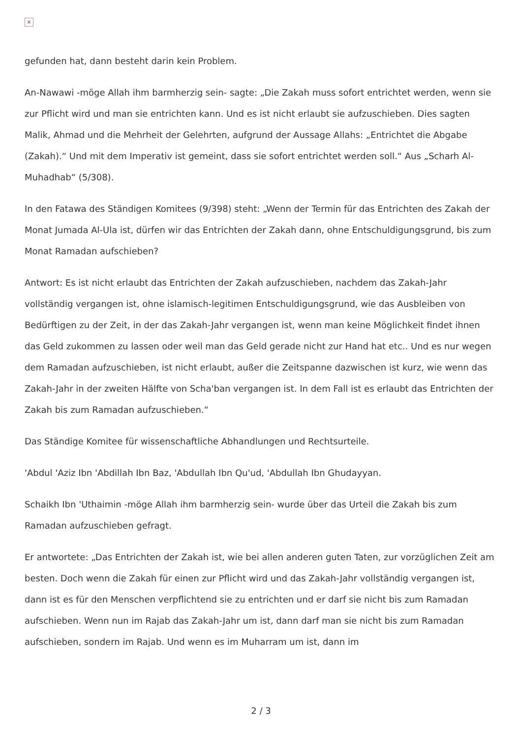×
gefunden hat, dann besteht darin kein Problem.
An-Nawawi -möge Allah ihm barmherzig sein- sagte: „Die Zakah muss sofort entrichtet werden, wenn sie zur Pflicht wird und man sie entrichten kann. Und es ist nicht erlaubt sie aufzuschieben. Dies sagten Malik, Ahmad und die Mehrheit der Gelehrten, aufgrund der Aussage Allahs: „Entrichtet die Abgabe (Zakah).“ Und mit dem Imperativ ist gemeint, dass sie sofort entrichtet werden soll.“ Aus „Scharh Al-Muhadhab“ (5/308).
In den Fatawa des Ständigen Komitees (9/398) steht: „Wenn der Termin für das Entrichten des Zakah der Monat Jumada Al-Ula ist, dürfen wir das Entrichten der Zakah dann, ohne Entschuldigungsgrund, bis zum Monat Ramadan aufschieben?
Antwort: Es ist nicht erlaubt das Entrichten der Zakah aufzuschieben, nachdem das Zakah-Jahr vollständig vergangen ist, ohne islamisch-legitimen Entschuldigungsgrund, wie das Ausbleiben von Bedürftigen zu der Zeit, in der das Zakah-Jahr vergangen ist, wenn man keine Möglichkeit findet ihnen das Geld zukommen zu lassen oder weil man das Geld gerade nicht zur Hand hat etc.. Und es nur wegen dem Ramadan aufzuschieben, ist nicht erlaubt, außer die Zeitspanne dazwischen ist kurz, wie wenn das Zakah-Jahr in der zweiten Hälfte von Scha'ban vergangen ist. In dem Fall ist es erlaubt das Entrichten der Zakah bis zum Ramadan aufzuschieben.“
Das Ständige Komitee für wissenschaftliche Abhandlungen und Rechtsurteile.
'Abdul 'Aziz Ibn 'Abdillah Ibn Baz, 'Abdullah Ibn Qu'ud, 'Abdullah Ibn Ghudayyan.
Schaikh Ibn 'Uthaimin -möge Allah ihm barmherzig sein- wurde über das Urteil die Zakah bis zum Ramadan aufzuschieben gefragt.
Er antwortete: „Das Entrichten der Zakah ist, wie bei allen anderen guten Taten, zur vorzüglichen Zeit am besten. Doch wenn die Zakah für einen zur Pflicht wird und das Zakah-Jahr vollständig vergangen ist, dann ist es für den Menschen verpflichtend sie zu entrichten und er darf sie nicht bis zum Ramadan aufschieben. Wenn nun im Rajab das Zakah-Jahr um ist, dann darf man sie nicht bis zum Ramadan aufschieben, sondern im Rajab. Und wenn es im Muharram um ist, dann im
2 / 3